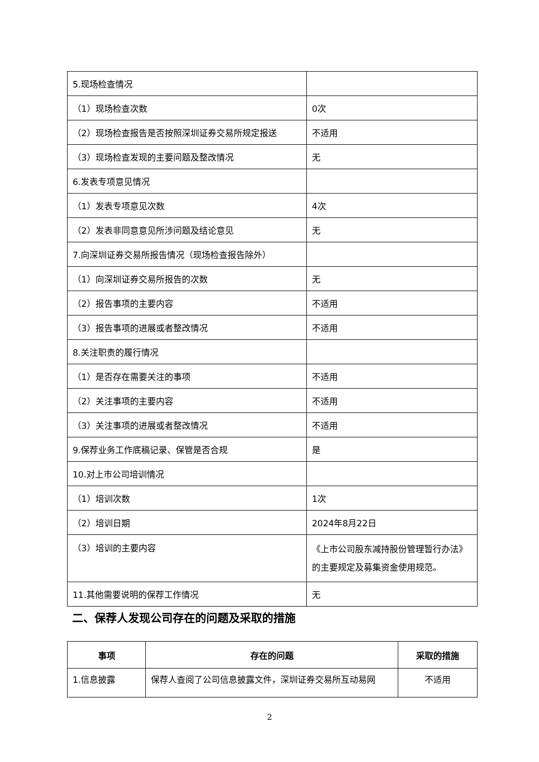| 5.现场检查情况 | |
| （1）现场检查次数 | 0次 |
| （2）现场检查报告是否按照深圳证券交易所规定报送 | 不适用 |
| （3）现场检查发现的主要问题及整改情况 | 无 |
| 6.发表专项意见情况 | |
| （1）发表专项意见次数 | 4次 |
| （2）发表非同意意见所涉问题及结论意见 | 无 |
| 7.向深圳证券交易所报告情况（现场检查报告除外） | |
| （1）向深圳证券交易所报告的次数 | 无 |
| （2）报告事项的主要内容 | 不适用 |
| （3）报告事项的进展或者整改情况 | 不适用 |
| 8.关注职责的履行情况 | |
| （1）是否存在需要关注的事项 | 不适用 |
| （2）关注事项的主要内容 | 不适用 |
| （3）关注事项的进展或者整改情况 | 不适用 |
| 9.保荐业务工作底稿记录、保管是否合规 | 是 |
| 10.对上市公司培训情况 | |
| （1）培训次数 | 1次 |
| （2）培训日期 | 2024年8月22日 |
| （3）培训的主要内容 | 《上市公司股东减持股份管理暂行办法》的主要规定及募集资金使用规范。 |
| 11.其他需要说明的保荐工作情况 | 无 |
二、保荐人发现公司存在的问题及采取的措施
| 事项 | 存在的问题 | 采取的措施 |
| --- | --- | --- |
| 1.信息披露 | 保荐人查阅了公司信息披露文件，深圳证券交易所互动易网 | 不适用 |
2